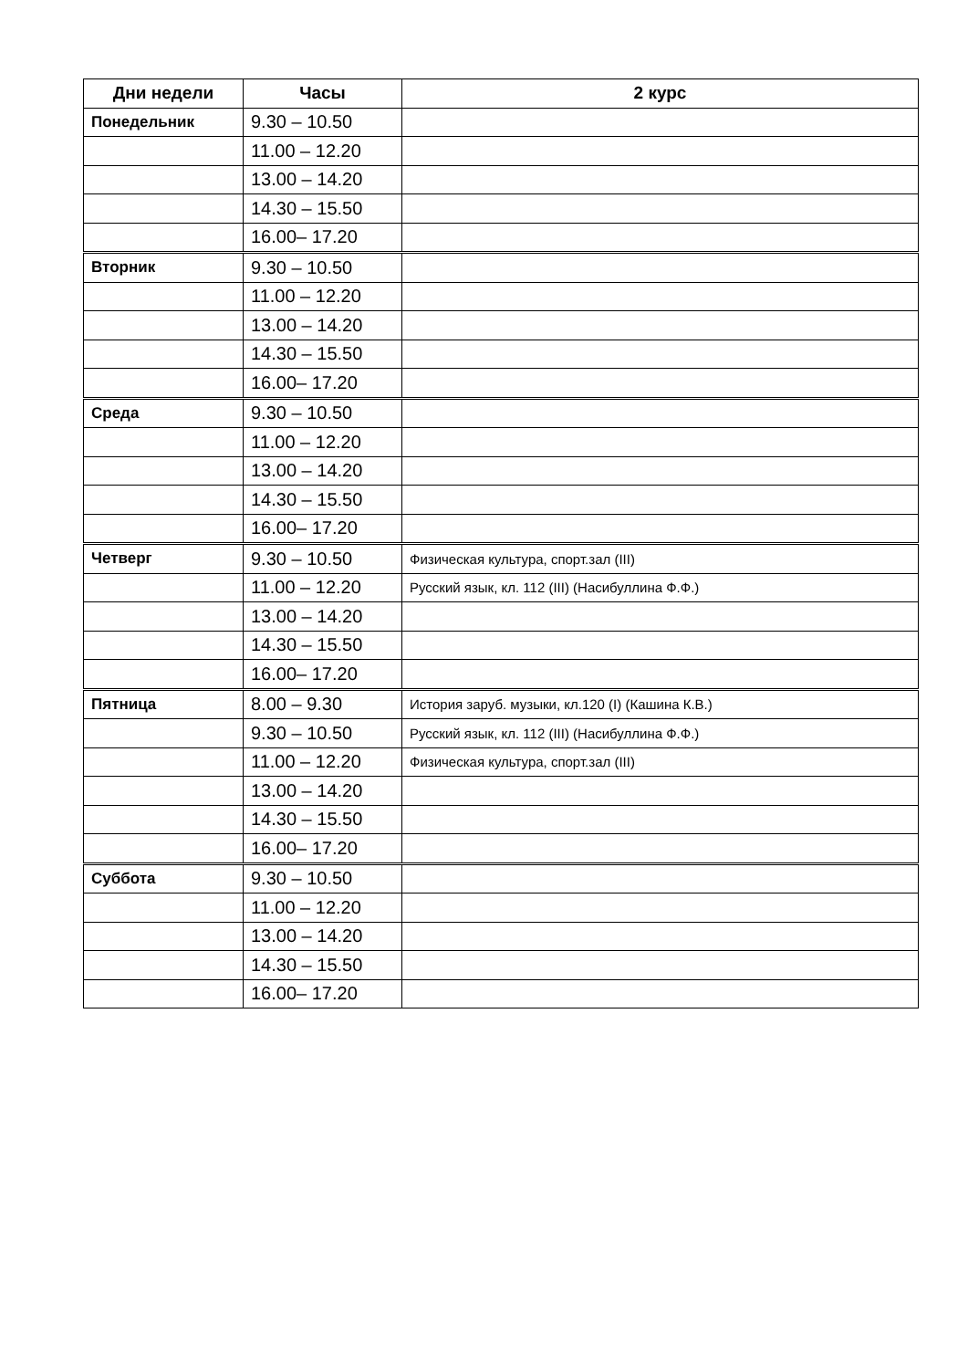| Дни недели | Часы | 2 курс |
| --- | --- | --- |
| Понедельник | 9.30 – 10.50 | |
| | 11.00 – 12.20 | |
| | 13.00 – 14.20 | |
| | 14.30 – 15.50 | |
| | 16.00– 17.20 | |
| Вторник | 9.30 – 10.50 | |
| | 11.00 – 12.20 | |
| | 13.00 – 14.20 | |
| | 14.30 – 15.50 | |
| | 16.00– 17.20 | |
| Среда | 9.30 – 10.50 | |
| | 11.00 – 12.20 | |
| | 13.00 – 14.20 | |
| | 14.30 – 15.50 | |
| | 16.00– 17.20 | |
| Четверг | 9.30 – 10.50 | Физическая культура, спорт.зал (III) |
| | 11.00 – 12.20 | Русский язык, кл. 112 (III) (Насибуллина Ф.Ф.) |
| | 13.00 – 14.20 | |
| | 14.30 – 15.50 | |
| | 16.00– 17.20 | |
| Пятница | 8.00 – 9.30 | История заруб. музыки, кл.120 (I) (Кашина К.В.) |
| | 9.30 – 10.50 | Русский язык, кл. 112 (III) (Насибуллина Ф.Ф.) |
| | 11.00 – 12.20 | Физическая культура, спорт.зал (III) |
| | 13.00 – 14.20 | |
| | 14.30 – 15.50 | |
| | 16.00– 17.20 | |
| Суббота | 9.30 – 10.50 | |
| | 11.00 – 12.20 | |
| | 13.00 – 14.20 | |
| | 14.30 – 15.50 | |
| | 16.00– 17.20 | |